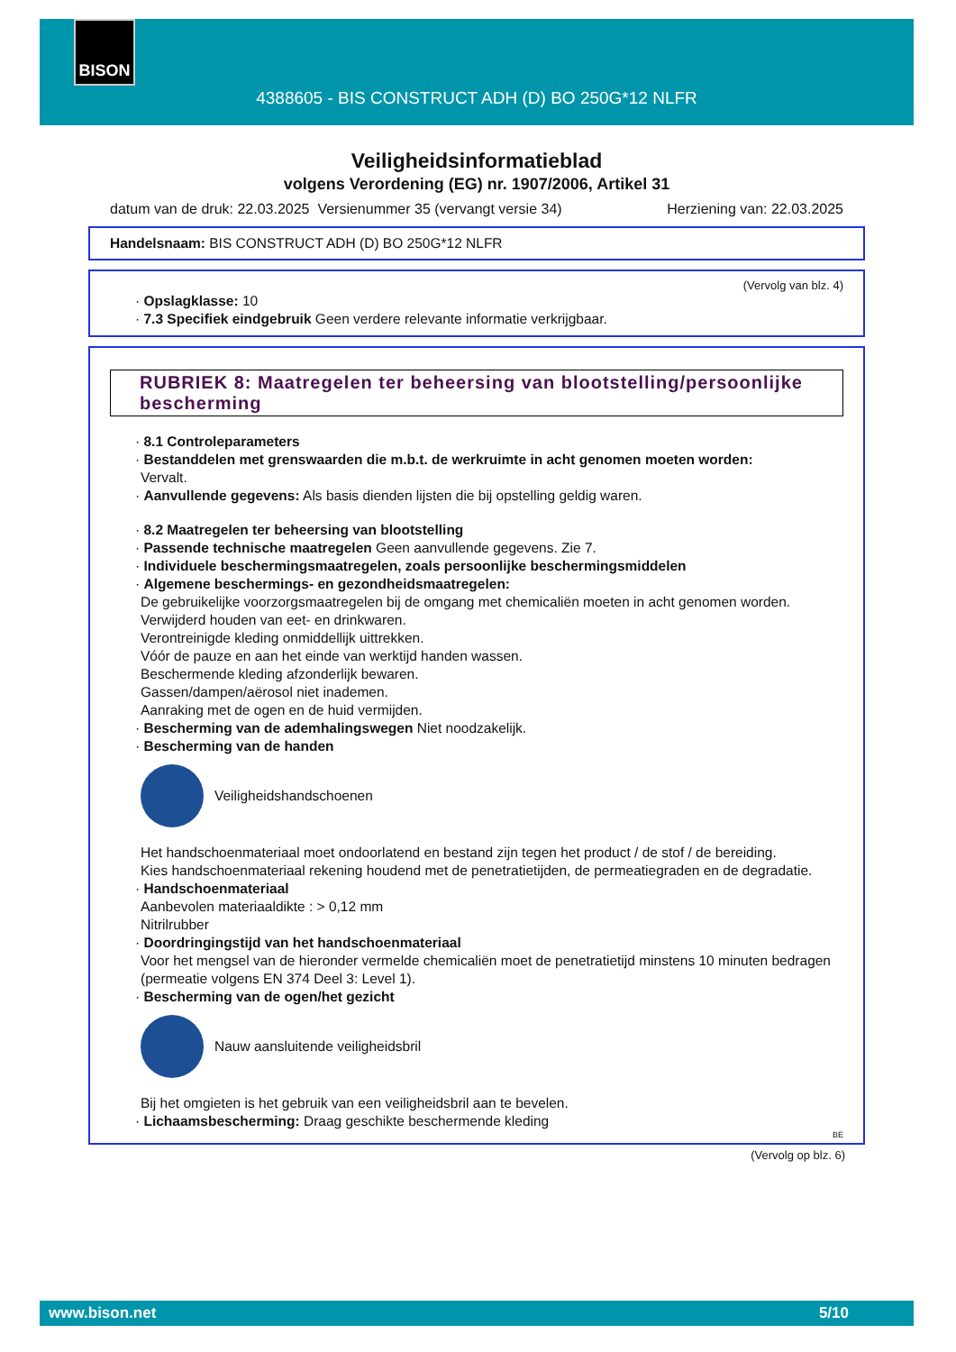BISON
4388605 - BIS CONSTRUCT ADH (D) BO 250G*12 NLFR
Veiligheidsinformatieblad
volgens Verordening (EG) nr. 1907/2006, Artikel 31
datum van de druk: 22.03.2025 Versienummer 35 (vervangt versie 34) Herziening van: 22.03.2025
Handelsnaam: BIS CONSTRUCT ADH (D) BO 250G*12 NLFR
(Vervolg van blz. 4)
· Opslagklasse: 10
· 7.3 Specifiek eindgebruik Geen verdere relevante informatie verkrijgbaar.
RUBRIEK 8: Maatregelen ter beheersing van blootstelling/persoonlijke bescherming
· 8.1 Controleparameters
· Bestanddelen met grenswaarden die m.b.t. de werkruimte in acht genomen moeten worden:
Vervalt.
· Aanvullende gegevens: Als basis dienden lijsten die bij opstelling geldig waren.
· 8.2 Maatregelen ter beheersing van blootstelling
· Passende technische maatregelen Geen aanvullende gegevens. Zie 7.
· Individuele beschermingsmaatregelen, zoals persoonlijke beschermingsmiddelen
· Algemene beschermings- en gezondheidsmaatregelen:
De gebruikelijke voorzorgsmaatregelen bij de omgang met chemicaliën moeten in acht genomen worden.
Verwijderd houden van eet- en drinkwaren.
Verontreinigde kleding onmiddellijk uittrekken.
Vóór de pauze en aan het einde van werktijd handen wassen.
Beschermende kleding afzonderlijk bewaren.
Gassen/dampen/aërosol niet inademen.
Aanraking met de ogen en de huid vermijden.
· Bescherming van de ademhalingswegen Niet noodzakelijk.
· Bescherming van de handen
Veiligheidshandschoenen
Het handschoenmateriaal moet ondoorlatend en bestand zijn tegen het product / de stof / de bereiding.
Kies handschoenmateriaal rekening houdend met de penetratietijden, de permeatiegraden en de degradatie.
· Handschoenmateriaal
Aanbevolen materiaaldikte : > 0,12 mm
Nitrilrubber
· Doordringingstijd van het handschoenmateriaal
Voor het mengsel van de hieronder vermelde chemicaliën moet de penetratietijd minstens 10 minuten bedragen (permeatie volgens EN 374 Deel 3: Level 1).
· Bescherming van de ogen/het gezicht
Nauw aansluitende veiligheidsbril
Bij het omgieten is het gebruik van een veiligheidsbril aan te bevelen.
· Lichaamsbescherming: Draag geschikte beschermende kleding
BE
(Vervolg op blz. 6)
www.bison.net 5/10